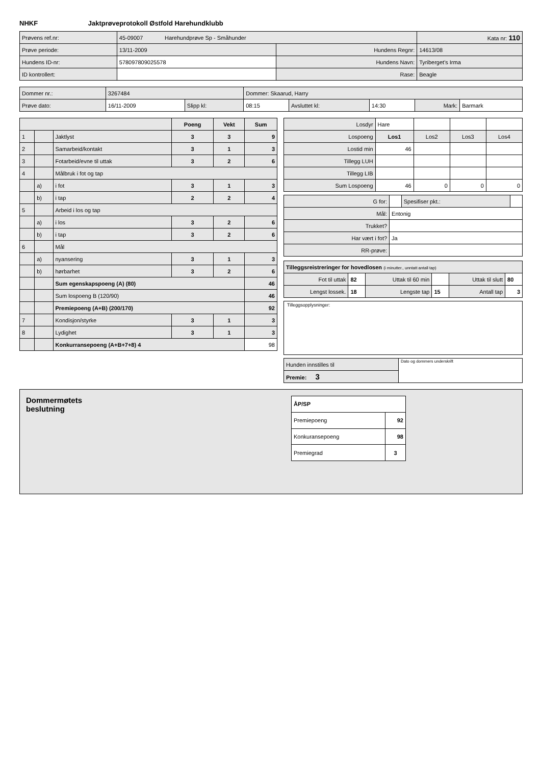NHKF Jaktprøveprotokoll Østfold Harehundklubb
| Prøvens ref.nr: | 45-09007 Harehundprøve Sp - Småhunder | | Kata nr: 110 |
| Prøve periode: | 13/11-2009 | Hundens Regnr: | 14613/08 |
| Hundens ID-nr: | 578097809025578 | Hundens Navn: | Tyriberget's Irma |
| ID kontrollert: | | Rase: | Beagle |
| Dommer nr.: | 3267484 | | Dommer: Skaarud, Harry | | | | |
| Prøve dato: | 16/11-2009 | Slipp kl: | 08:15 | Avsluttet kl: | 14:30 | Mark: | Barmark |
| | | | Poeng | Vekt | Sum |
| 1 | | Jaktlyst | 3 | 3 | 9 |
| 2 | | Samarbeid/kontakt | 3 | 1 | 3 |
| 3 | | Fotarbeid/evne til uttak | 3 | 2 | 6 |
| 4 | | Målbruk i fot og tap | | | |
| | a) | i fot | 3 | 1 | 3 |
| | b) | i tap | 2 | 2 | 4 |
| 5 | | Arbeid i los og tap | | | |
| | a) | i los | 3 | 2 | 6 |
| | b) | i tap | 3 | 2 | 6 |
| 6 | | Mål | | | |
| | a) | nyansering | 3 | 1 | 3 |
| | b) | hørbarhet | 3 | 2 | 6 |
| | | Sum egenskapspoeng (A) (80) | | | 46 |
| | | Sum lospoeng B (120/90) | | | 46 |
| | | Premiepoeng (A+B) (200/170) | | | 92 |
| 7 | | Kondisjon/styrke | 3 | 1 | 3 |
| 8 | | Lydighet | 3 | 1 | 3 |
| | | Konkurransepoeng (A+B+7+8) 4 | | | 98 |
| Losdyr | Hare | | | |
| Lospoeng | Los1 | Los2 | Los3 | Los4 |
| Lostid min | 46 | | | |
| Tillegg LUH | | | | |
| Tillegg LIB | | | | |
| Sum Lospoeng | 46 | 0 | 0 | 0 |
| G for: | | Spesifiser pkt.: | |
| Mål: | Entonig | | |
| Trukket? | | | |
| Har vært i fot? | Ja | | |
| RR-prøve: | | | |
| Tilleggsreistreringer for hovedlosen (i minutter., unntatt antall tap) | | | | | |
| Fot til uttak | 82 | Uttak til 60 min | | Uttak til slutt | 80 |
| Lengst lossek. | 18 | Lengste tap | 15 | Antall tap | 3 |
Tilleggsopplysninger:
| Hunden innstilles til | Dato og dommers underskrift |
| Premie: 3 | |
Dommermøtets
beslutning
| ÅP/SP | |
| Premiepoeng | 92 |
| Konkuransepoeng | 98 |
| Premiegrad | 3 |